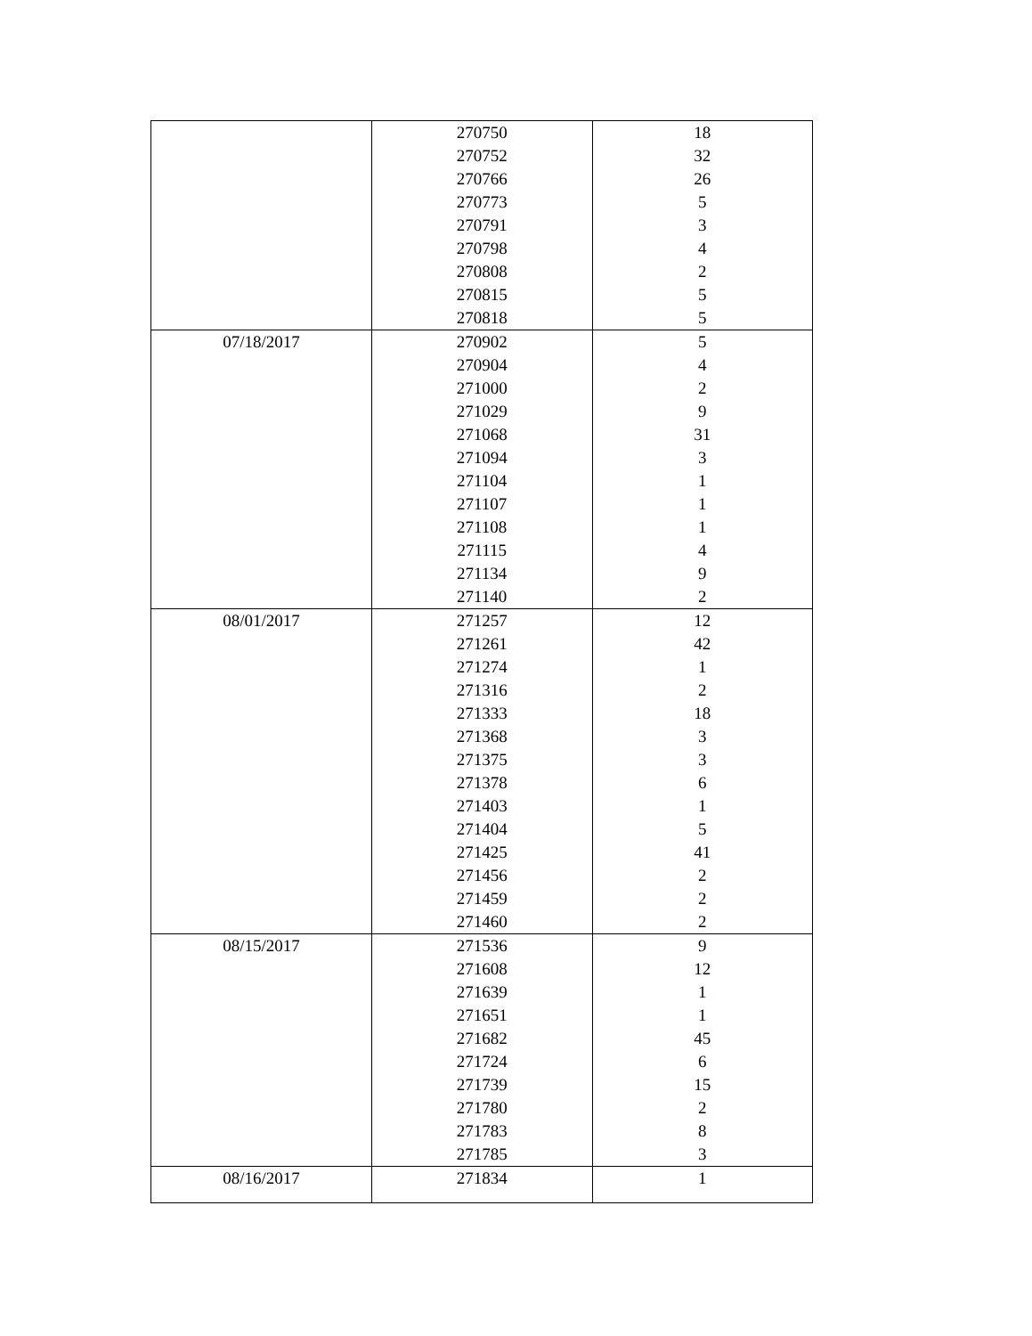| | 270750 | 18 |
| | 270752 | 32 |
| | 270766 | 26 |
| | 270773 | 5 |
| | 270791 | 3 |
| | 270798 | 4 |
| | 270808 | 2 |
| | 270815 | 5 |
| | 270818 | 5 |
| 07/18/2017 | 270902 | 5 |
| | 270904 | 4 |
| | 271000 | 2 |
| | 271029 | 9 |
| | 271068 | 31 |
| | 271094 | 3 |
| | 271104 | 1 |
| | 271107 | 1 |
| | 271108 | 1 |
| | 271115 | 4 |
| | 271134 | 9 |
| | 271140 | 2 |
| 08/01/2017 | 271257 | 12 |
| | 271261 | 42 |
| | 271274 | 1 |
| | 271316 | 2 |
| | 271333 | 18 |
| | 271368 | 3 |
| | 271375 | 3 |
| | 271378 | 6 |
| | 271403 | 1 |
| | 271404 | 5 |
| | 271425 | 41 |
| | 271456 | 2 |
| | 271459 | 2 |
| | 271460 | 2 |
| 08/15/2017 | 271536 | 9 |
| | 271608 | 12 |
| | 271639 | 1 |
| | 271651 | 1 |
| | 271682 | 45 |
| | 271724 | 6 |
| | 271739 | 15 |
| | 271780 | 2 |
| | 271783 | 8 |
| | 271785 | 3 |
| 08/16/2017 | 271834 | 1 |